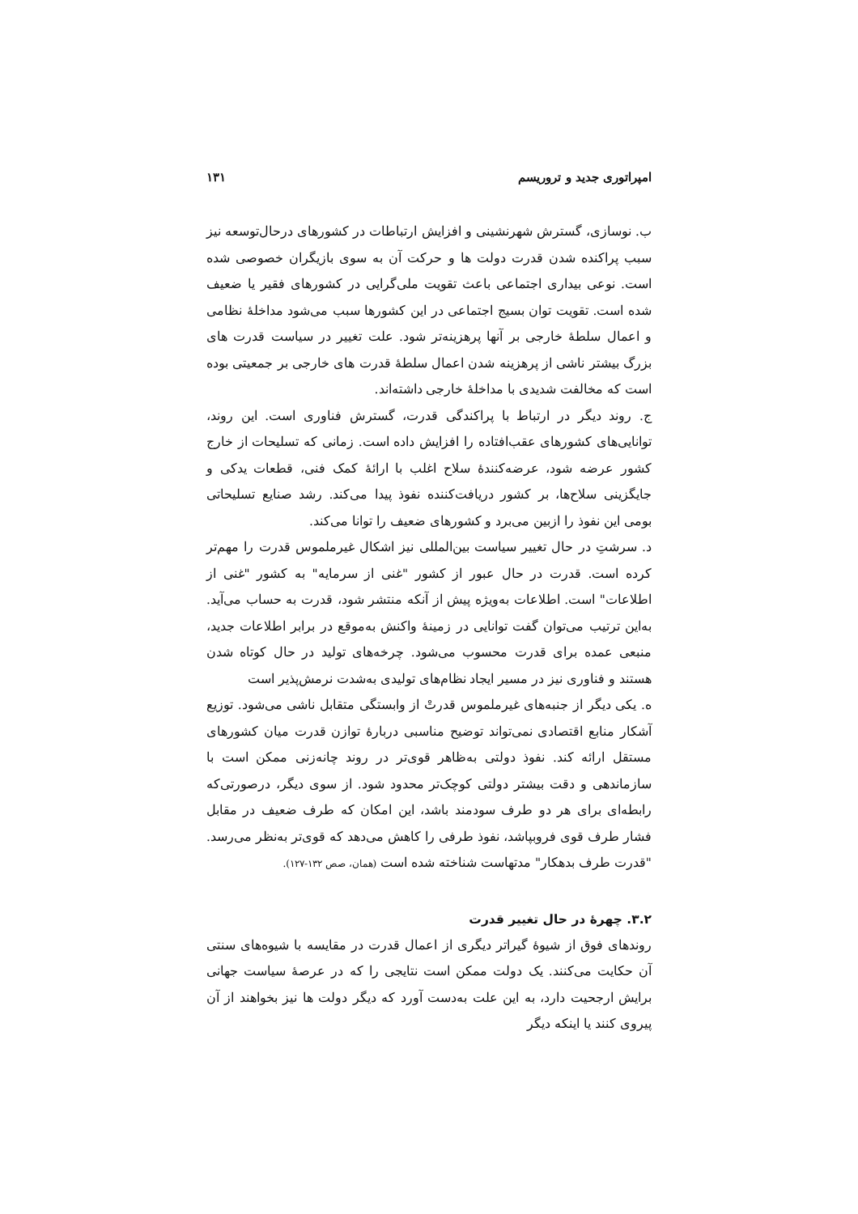امپراتوری جدید و تروریسم ۱۳۱
ب. نوسازی، گسترش شهرنشینی و افزایش ارتباطات در کشورهای درحال‌توسعه نیز سبب پراکنده شدن قدرت دولت ها و حرکت آن به سوی بازیگران خصوصی شده است. نوعی بیداری اجتماعی باعث تقویت ملی‌گرایی در کشورهای فقیر یا ضعیف شده است. تقویت توان بسیج اجتماعی در این کشورها سبب می‌شود مداخلهٔ نظامی و اعمال سلطهٔ خارجی بر آنها پرهزینه‌تر شود. علت تغییر در سیاست قدرت های بزرگ بیشتر ناشی از پرهزینه شدن اعمال سلطهٔ قدرت های خارجی بر جمعیتی بوده است که مخالفت شدیدی با مداخلهٔ خارجی داشته‌اند.
ج. روند دیگر در ارتباط با پراکندگی قدرت، گسترش فناوری است. این روند، توانایی‌های کشورهای عقب‌افتاده را افزایش داده است. زمانی که تسلیحات از خارج کشور عرضه شود، عرضه‌کنندهٔ سلاح اغلب با ارائهٔ کمک فنی، قطعات یدکی و جایگزینی سلاح‌ها، بر کشور دریافت‌کننده نفوذ پیدا می‌کند. رشد صنایع تسلیحاتی بومی این نفوذ را ازبین می‌برد و کشورهای ضعیف را توانا می‌کند.
د. سرشتِ در حال تغییر سیاست بین‌المللی نیز اشکال غیرملموس قدرت را مهم‌تر کرده است. قدرت در حال عبور از کشور "غنی از سرمایه" به کشور "غنی از اطلاعات" است. اطلاعات به‌ویژه پیش از آنکه منتشر شود، قدرت به حساب می‌آید. به‌این ترتیب می‌توان گفت توانایی در زمینهٔ واکنش به‌موقع در برابر اطلاعات جدید، منبعی عمده برای قدرت محسوب می‌شود. چرخه‌های تولید در حال کوتاه شدن هستند و فناوری نیز در مسیر ایجاد نظام‌های تولیدی به‌شدت نرمش‌پذیر است
ه. یکی دیگر از جنبه‌های غیرملموس قدرتْ از وابستگی متقابل ناشی می‌شود. توزیع آشکار منابع اقتصادی نمی‌تواند توضیح مناسبی دربارهٔ توازن قدرت میان کشورهای مستقل ارائه کند. نفوذ دولتی به‌ظاهر قوی‌تر در روند چانه‌زنی ممکن است با سازماندهی و دقت بیشتر دولتی کوچک‌تر محدود شود. از سوی دیگر، درصورتی‌که رابطه‌ای برای هر دو طرف سودمند باشد، این امکان که طرف ضعیف در مقابل فشار طرف قوی فروبپاشد، نفوذ طرفی را کاهش می‌دهد که قوی‌تر به‌نظر می‌رسد. "قدرت طرف بدهکار" مدتهاست شناخته شده است (همان، صص ۱۳۲-۱۲۷).
۳.۲. چهرهٔ در حال تغییر قدرت
روندهای فوق از شیوهٔ گیراتر دیگری از اعمال قدرت در مقایسه با شیوه‌های سنتی آن حکایت می‌کنند. یک دولت ممکن است نتایجی را که در عرصهٔ سیاست جهانی برایش ارجحیت دارد، به این علت به‌دست آورد که دیگر دولت ها نیز بخواهند از آن پیروی کنند یا اینکه دیگر